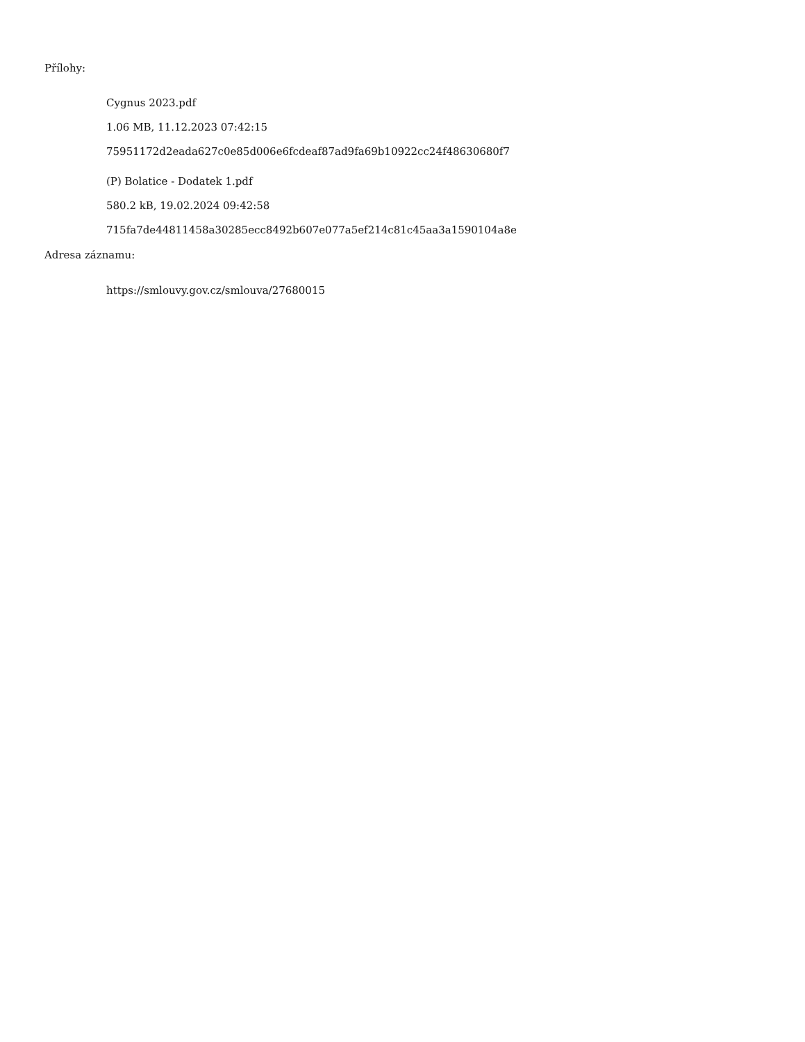Přílohy:
Cygnus 2023.pdf
1.06 MB, 11.12.2023 07:42:15
75951172d2eada627c0e85d006e6fcdeaf87ad9fa69b10922cc24f48630680f7
(P) Bolatice - Dodatek 1.pdf
580.2 kB, 19.02.2024 09:42:58
715fa7de44811458a30285ecc8492b607e077a5ef214c81c45aa3a1590104a8e
Adresa záznamu:
https://smlouvy.gov.cz/smlouva/27680015